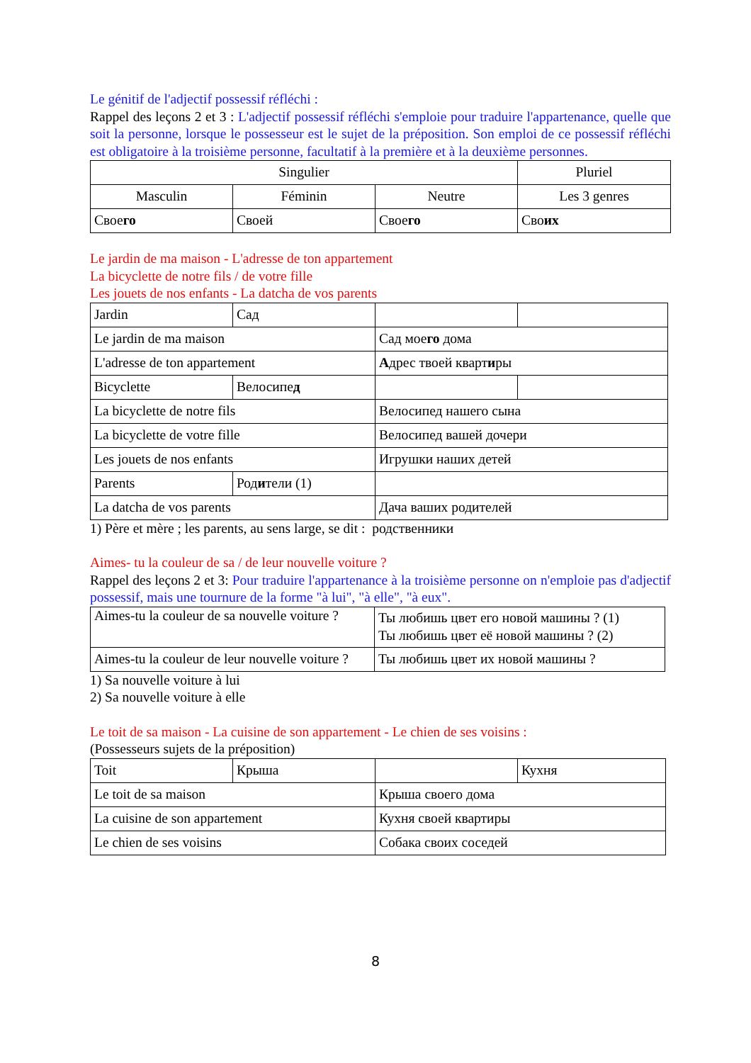Le génitif de l'adjectif possessif réfléchi :
Rappel des leçons 2 et 3 : L'adjectif possessif réfléchi s'emploie pour traduire l'appartenance, quelle que soit la personne, lorsque le possesseur est le sujet de la préposition. Son emploi de ce possessif réfléchi est obligatoire à la troisième personne, facultatif à la première et à la deuxième personnes.
| Singulier | | | Pluriel |
| Masculin | Féminin | Neutre | Les 3 genres |
| Свое го | Своей | Свое го | Сво их |
Le jardin de ma maison - L'adresse de ton appartement
La bicyclette de notre fils / de votre fille
Les jouets de nos enfants - La datcha de vos parents
| Jardin | Сад | | |
| Le jardin de ma maison | | Сад мое го дома | |
| L'adresse de ton appartement | | А дрес твоей кварт и ры | |
| Bicyclette | Велосипе д | | |
| La bicyclette de notre fils | | Велосипед нашего сына | |
| La bicyclette de votre fille | | Велосипед вашей дочери | |
| Les jouets de nos enfants | | Игрушки наших детей | |
| Parents | Род и тели (1) | | |
| La datcha de vos parents | | Дача ваших родителей | |
1) Père et mère ; les parents, au sens large, se dit : родственники
Aimes- tu la couleur de sa / de leur nouvelle voiture ?
Rappel des leçons 2 et 3: Pour traduire l'appartenance à la troisième personne on n'emploie pas d'adjectif possessif, mais une tournure de la forme "à lui", "à elle", "à eux".
| Aimes-tu la couleur de sa nouvelle voiture ? | Ты любишь цвет его новой машины ? (1) Ты любишь цвет её новой машины ? (2) |
| Aimes-tu la couleur de leur nouvelle voiture ? | Ты любишь цвет их новой машины ? |
1) Sa nouvelle voiture à lui
2) Sa nouvelle voiture à elle
Le toit de sa maison - La cuisine de son appartement - Le chien de ses voisins :
(Possesseurs sujets de la préposition)
| Toit | Крыша | | Кухня |
| Le toit de sa maison | | Крыша своего дома | |
| La cuisine de son appartement | | Кухня своей квартиры | |
| Le chien de ses voisins | | Собака своих соседей | |
8